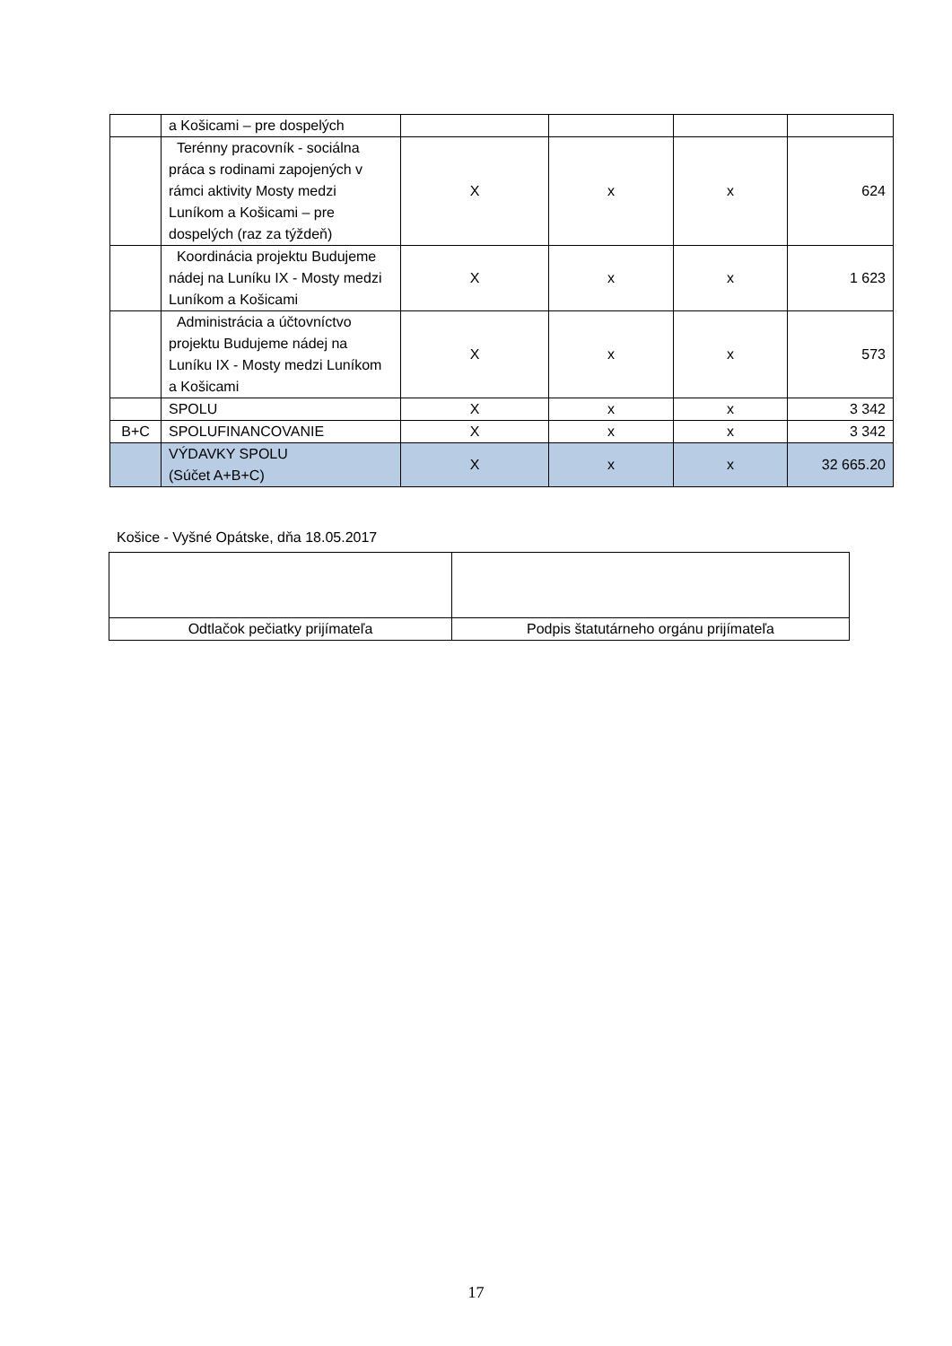| | a Košicami – pre dospelých | | | | |
| | Terénny pracovník - sociálna práca s rodinami zapojených v rámci aktivity Mosty medzi Luníkom a Košicami – pre dospelých (raz za týždeň) | X | x | x | 624 |
| | Koordinácia projektu Budujeme nádej na Luníku IX - Mosty medzi Luníkom a Košicami | X | x | x | 1 623 |
| | Administrácia a účtovníctvo projektu Budujeme nádej na Luníku IX - Mosty medzi Luníkom a Košicami | X | x | x | 573 |
| | SPOLU | X | x | x | 3 342 |
| B+C | SPOLUFINANCOVANIE | X | x | x | 3 342 |
| | VÝDAVKY SPOLU (Súčet A+B+C) | X | x | x | 32 665.20 |
Košice - Vyšné Opátske, dňa 18.05.2017
| Odtlačok pečiatky prijímateľa | Podpis štatutárneho orgánu prijímateľa |
17